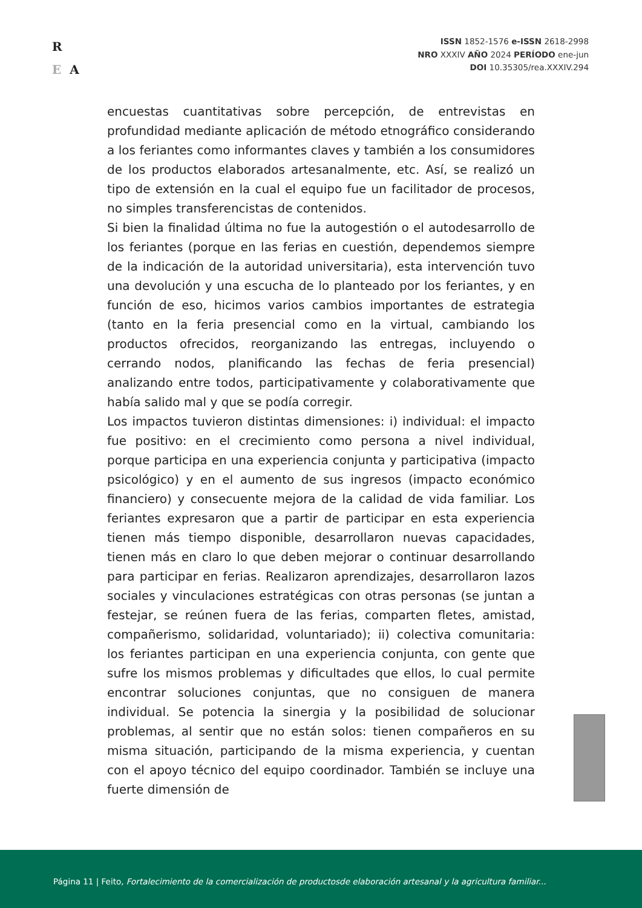R
E A
ISSN 1852-1576 e-ISSN 2618-2998
NRO XXXIV AÑO 2024 PERÍODO ene-jun
DOI 10.35305/rea.XXXIV.294
encuestas cuantitativas sobre percepción, de entrevistas en profundidad mediante aplicación de método etnográfico considerando a los feriantes como informantes claves y también a los consumidores de los productos elaborados artesanalmente, etc. Así, se realizó un tipo de extensión en la cual el equipo fue un facilitador de procesos, no simples transferencistas de contenidos.
Si bien la finalidad última no fue la autogestión o el autodesarrollo de los feriantes (porque en las ferias en cuestión, dependemos siempre de la indicación de la autoridad universitaria), esta intervención tuvo una devolución y una escucha de lo planteado por los feriantes, y en función de eso, hicimos varios cambios importantes de estrategia (tanto en la feria presencial como en la virtual, cambiando los productos ofrecidos, reorganizando las entregas, incluyendo o cerrando nodos, planificando las fechas de feria presencial) analizando entre todos, participativamente y colaborativamente que había salido mal y que se podía corregir.
Los impactos tuvieron distintas dimensiones: i) individual: el impacto fue positivo: en el crecimiento como persona a nivel individual, porque participa en una experiencia conjunta y participativa (impacto psicológico) y en el aumento de sus ingresos (impacto económico financiero) y consecuente mejora de la calidad de vida familiar. Los feriantes expresaron que a partir de participar en esta experiencia tienen más tiempo disponible, desarrollaron nuevas capacidades, tienen más en claro lo que deben mejorar o continuar desarrollando para participar en ferias. Realizaron aprendizajes, desarrollaron lazos sociales y vinculaciones estratégicas con otras personas (se juntan a festejar, se reúnen fuera de las ferias, comparten fletes, amistad, compañerismo, solidaridad, voluntariado); ii) colectiva comunitaria: los feriantes participan en una experiencia conjunta, con gente que sufre los mismos problemas y dificultades que ellos, lo cual permite encontrar soluciones conjuntas, que no consiguen de manera individual. Se potencia la sinergia y la posibilidad de solucionar problemas, al sentir que no están solos: tienen compañeros en su misma situación, participando de la misma experiencia, y cuentan con el apoyo técnico del equipo coordinador. También se incluye una fuerte dimensión de
Página 11 | Feito, Fortalecimiento de la comercialización de productosde elaboración artesanal y la agricultura familiar...